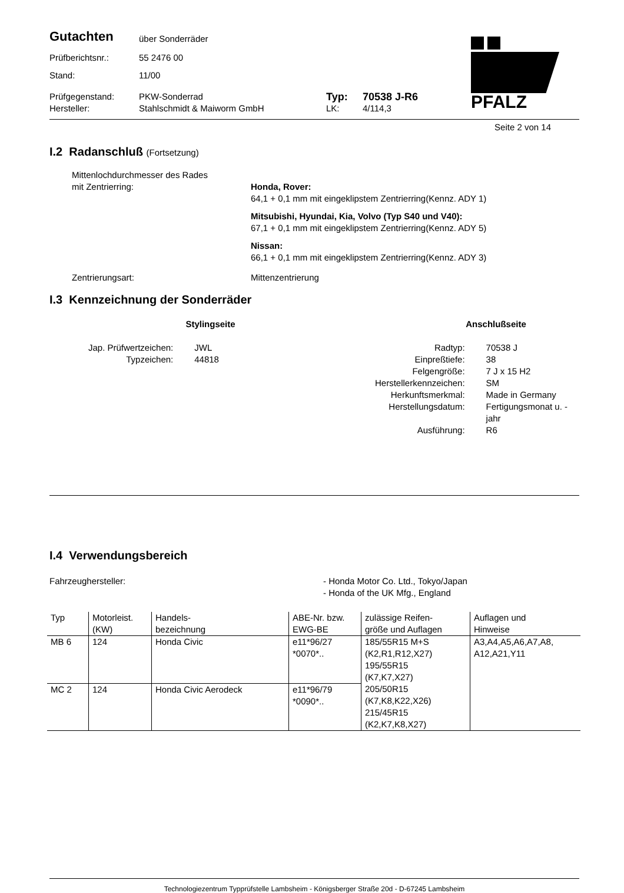PFALZ
Gutachten
über Sonderräder
Prüfberichtsnr.: 55 2476 00
Stand: 11/00
Prüfgegenstand: PKW-Sonderrad
Typ: 70538 J-R6
Hersteller: Stahlschmidt & Maiworm GmbH LK: 4/114,3
Seite 2 von 14
I.2 Radanschluß (Fortsetzung)
Mittenlochdurchmesser des Rades
mit Zentrierring:
Honda, Rover:
64,1 + 0,1 mm mit eingeklipstem Zentrierring(Kennz. ADY 1)
Mitsubishi, Hyundai, Kia, Volvo (Typ S40 und V40):
67,1 + 0,1 mm mit eingeklipstem Zentrierring(Kennz. ADY 5)
Nissan:
66,1 + 0,1 mm mit eingeklipstem Zentrierring(Kennz. ADY 3)
Zentrierungsart: Mittenzentrierung
I.3 Kennzeichnung der Sonderräder
Stylingseite
| Jap. Prüfwertzeichen: | JWL |
| Typzeichen: | 44818 |
Anschlußseite
| Radtyp: | 70538 J |
| Einpreßtiefe: | 38 |
| Felgengröße: | 7 J x 15 H2 |
| Herstellerkennzeichen: | SM |
| Herkunftsmerkmal: | Made in Germany |
| Herstellungsdatum: | Fertigungsmonat u. -jahr |
| Ausführung: | R6 |
I.4 Verwendungsbereich
Fahrzeughersteller: - Honda Motor Co. Ltd., Tokyo/Japan
- Honda of the UK Mfg., England
| Typ | Motorleist. (KW) | Handels- bezeichnung | ABE-Nr. bzw. EWG-BE | zulässige Reifen- größe und Auflagen | Auflagen und Hinweise |
| --- | --- | --- | --- | --- | --- |
| MB 6 | 124 | Honda Civic | e11*96/27 *0070*.. | 185/55R15 M+S (K2,R1,R12,X27) 195/55R15 (K7,K7,X27) 205/50R15 (K7,K8,K22,X26) 215/45R15 (K2,K7,K8,X27) | A3,A4,A5,A6,A7,A8, A12,A21,Y11 |
| MC 2 | 124 | Honda Civic Aerodeck | e11*96/79 *0090*.. | | |
Technologiezentrum Typprüfstelle Lambsheim - Königsberger Straße 20d - D-67245 Lambsheim